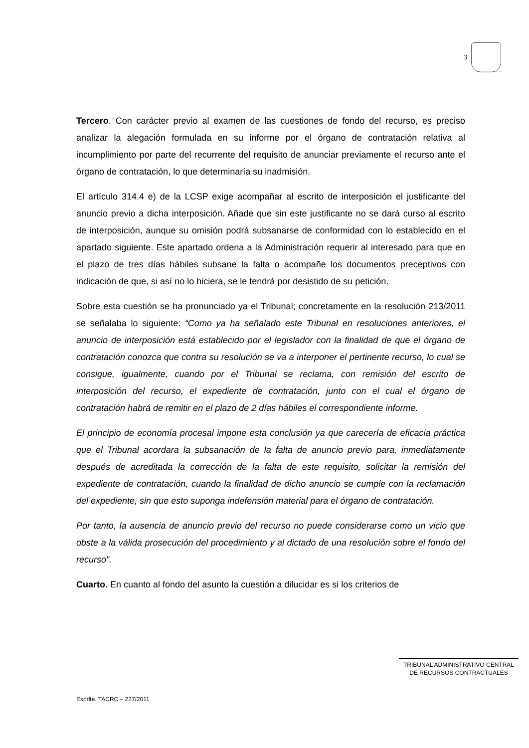3
Tercero. Con carácter previo al examen de las cuestiones de fondo del recurso, es preciso analizar la alegación formulada en su informe por el órgano de contratación relativa al incumplimiento por parte del recurrente del requisito de anunciar previamente el recurso ante el órgano de contratación, lo que determinaría su inadmisión.
El artículo 314.4 e) de la LCSP exige acompañar al escrito de interposición el justificante del anuncio previo a dicha interposición. Añade que sin este justificante no se dará curso al escrito de interposición, aunque su omisión podrá subsanarse de conformidad con lo establecido en el apartado siguiente. Este apartado ordena a la Administración requerir al interesado para que en el plazo de tres días hábiles subsane la falta o acompañe los documentos preceptivos con indicación de que, si así no lo hiciera, se le tendrá por desistido de su petición.
Sobre esta cuestión se ha pronunciado ya el Tribunal; concretamente en la resolución 213/2011 se señalaba lo siguiente: “Como ya ha señalado este Tribunal en resoluciones anteriores, el anuncio de interposición está establecido por el legislador con la finalidad de que el órgano de contratación conozca que contra su resolución se va a interponer el pertinente recurso, lo cual se consigue, igualmente, cuando por el Tribunal se reclama, con remisión del escrito de interposición del recurso, el expediente de contratación, junto con el cual el órgano de contratación habrá de remitir en el plazo de 2 días hábiles el correspondiente informe.
El principio de economía procesal impone esta conclusión ya que carecería de eficacia práctica que el Tribunal acordara la subsanación de la falta de anuncio previo para, inmediatamente después de acreditada la corrección de la falta de este requisito, solicitar la remisión del expediente de contratación, cuando la finalidad de dicho anuncio se cumple con la reclamación del expediente, sin que esto suponga indefensión material para el órgano de contratación.
Por tanto, la ausencia de anuncio previo del recurso no puede considerarse como un vicio que obste a la válida prosecución del procedimiento y al dictado de una resolución sobre el fondo del recurso”.
Cuarto. En cuanto al fondo del asunto la cuestión a dilucidar es si los criterios de
TRIBUNAL ADMINISTRATIVO CENTRAL
DE RECURSOS CONTRACTUALES
Expdte. TACRC – 227/2011